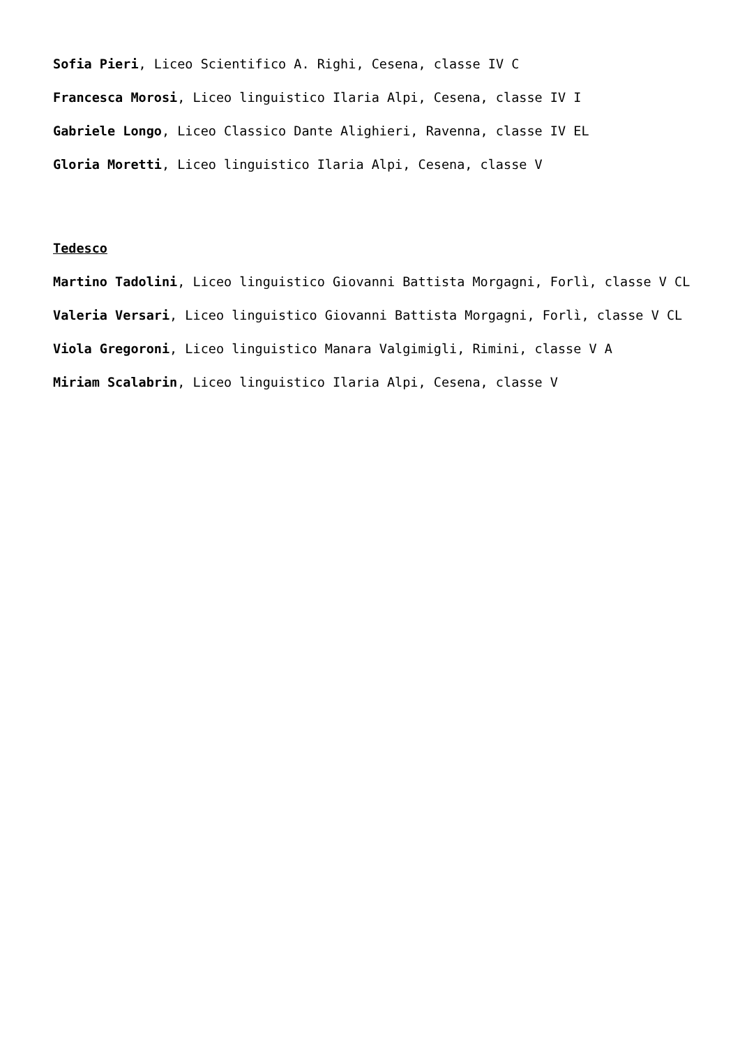Sofia Pieri, Liceo Scientifico A. Righi, Cesena, classe IV C
Francesca Morosi, Liceo linguistico Ilaria Alpi, Cesena, classe IV I
Gabriele Longo, Liceo Classico Dante Alighieri, Ravenna, classe IV EL
Gloria Moretti, Liceo linguistico Ilaria Alpi, Cesena, classe V
Tedesco
Martino Tadolini, Liceo linguistico Giovanni Battista Morgagni, Forlì, classe V CL
Valeria Versari, Liceo linguistico Giovanni Battista Morgagni, Forlì, classe V CL
Viola Gregoroni, Liceo linguistico Manara Valgimigli, Rimini, classe V A
Miriam Scalabrin, Liceo linguistico Ilaria Alpi, Cesena, classe V